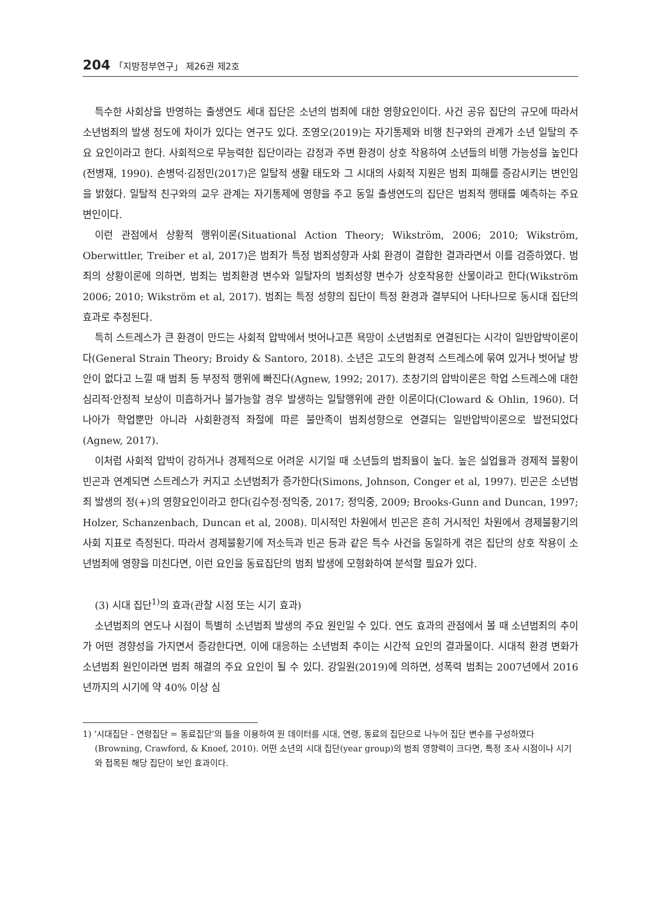204 「지방정부연구」 제26권 제2호
특수한 사회상을 반영하는 출생연도 세대 집단은 소년의 범죄에 대한 영향요인이다. 사건 공유 집단의 규모에 따라서 소년범죄의 발생 정도에 차이가 있다는 연구도 있다. 조영오(2019)는 자기통제와 비행 친구와의 관계가 소년 일탈의 주요 요인이라고 한다. 사회적으로 무능력한 집단이라는 감정과 주변 환경이 상호 작용하여 소년들의 비행 가능성을 높인다(전병재, 1990). 손병덕·김정민(2017)은 일탈적 생활 태도와 그 시대의 사회적 지원은 범죄 피해를 증감시키는 변인임을 밝혔다. 일탈적 친구와의 교우 관계는 자기통제에 영향을 주고 동일 출생연도의 집단은 범죄적 행태를 예측하는 주요 변인이다.
이런 관점에서 상황적 행위이론(Situational Action Theory; Wikström, 2006; 2010; Wikström, Oberwittler, Treiber et al, 2017)은 범죄가 특정 범죄성향과 사회 환경이 결합한 결과라면서 이를 검증하였다. 범죄의 상황이론에 의하면, 범죄는 범죄환경 변수와 일탈자의 범죄성향 변수가 상호작용한 산물이라고 한다(Wikström 2006; 2010; Wikström et al, 2017). 범죄는 특정 성향의 집단이 특정 환경과 결부되어 나타나므로 동시대 집단의 효과로 추정된다.
특히 스트레스가 큰 환경이 만드는 사회적 압박에서 벗어나고픈 욕망이 소년범죄로 연결된다는 시각이 일반압박이론이다(General Strain Theory; Broidy & Santoro, 2018). 소년은 고도의 환경적 스트레스에 묶여 있거나 벗어날 방안이 없다고 느낄 때 범죄 등 부정적 행위에 빠진다(Agnew, 1992; 2017). 초창기의 압박이론은 학업 스트레스에 대한 심리적·안정적 보상이 미흡하거나 불가능할 경우 발생하는 일탈행위에 관한 이론이다(Cloward & Ohlin, 1960). 더 나아가 학업뿐만 아니라 사회환경적 좌절에 따른 불만족이 범죄성향으로 연결되는 일반압박이론으로 발전되었다(Agnew, 2017).
이처럼 사회적 압박이 강하거나 경제적으로 어려운 시기일 때 소년들의 범죄율이 높다. 높은 실업율과 경제적 불황이 빈곤과 연계되면 스트레스가 커지고 소년범죄가 증가한다(Simons, Johnson, Conger et al, 1997). 빈곤은 소년범죄 발생의 정(+)의 영향요인이라고 한다(김수정·정익중, 2017; 정익중, 2009; Brooks-Gunn and Duncan, 1997; Holzer, Schanzenbach, Duncan et al, 2008). 미시적인 차원에서 빈곤은 흔히 거시적인 차원에서 경제불황기의 사회 지표로 측정된다. 따라서 경제불황기에 저소득과 빈곤 등과 같은 특수 사건을 동일하게 겪은 집단의 상호 작용이 소년범죄에 영향을 미친다면, 이런 요인을 동료집단의 범죄 발생에 모형화하여 분석할 필요가 있다.
(3) 시대 집단<sup>1)</sup>의 효과(관찰 시점 또는 시기 효과)
소년범죄의 연도나 시점이 특별히 소년범죄 발생의 주요 원인일 수 있다. 연도 효과의 관점에서 볼 때 소년범죄의 추이가 어떤 경향성을 가지면서 증감한다면, 이에 대응하는 소년범죄 추이는 시간적 요인의 결과물이다. 시대적 환경 변화가 소년범죄 원인이라면 범죄 해결의 주요 요인이 될 수 있다. 강일원(2019)에 의하면, 성폭력 범죄는 2007년에서 2016년까지의 시기에 약 40% 이상 심
1) ‘시대집단 - 연령집단 = 동료집단’의 틀을 이용하여 원 데이터를 시대, 연령, 동료의 집단으로 나누어 집단 변수를 구성하였다(Browning, Crawford, & Knoef, 2010). 어떤 소년의 시대 집단(year group)의 범죄 영향력이 크다면, 특정 조사 시점이나 시기와 접목된 해당 집단이 보인 효과이다.